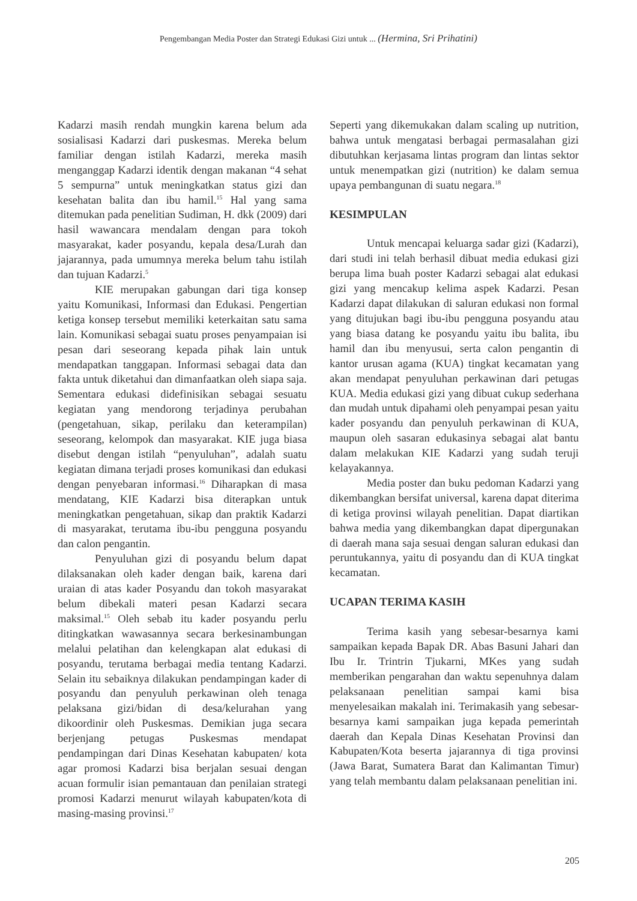Pengembangan Media Poster dan Strategi Edukasi Gizi untuk ... (Hermina, Sri Prihatini)
Kadarzi masih rendah mungkin karena belum ada sosialisasi Kadarzi dari puskesmas. Mereka belum familiar dengan istilah Kadarzi, mereka masih menganggap Kadarzi identik dengan makanan “4 sehat 5 sempurna” untuk meningkatkan status gizi dan kesehatan balita dan ibu hamil.<sup>15</sup> Hal yang sama ditemukan pada penelitian Sudiman, H. dkk (2009) dari hasil wawancara mendalam dengan para tokoh masyarakat, kader posyandu, kepala desa/Lurah dan jajarannya, pada umumnya mereka belum tahu istilah dan tujuan Kadarzi.<sup>5</sup>
KIE merupakan gabungan dari tiga konsep yaitu Komunikasi, Informasi dan Edukasi. Pengertian ketiga konsep tersebut memiliki keterkaitan satu sama lain. Komunikasi sebagai suatu proses penyampaian isi pesan dari seseorang kepada pihak lain untuk mendapatkan tanggapan. Informasi sebagai data dan fakta untuk diketahui dan dimanfaatkan oleh siapa saja. Sementara edukasi didefinisikan sebagai sesuatu kegiatan yang mendorong terjadinya perubahan (pengetahuan, sikap, perilaku dan keterampilan) seseorang, kelompok dan masyarakat. KIE juga biasa disebut dengan istilah “penyuluhan”, adalah suatu kegiatan dimana terjadi proses komunikasi dan edukasi dengan penyebaran informasi.<sup>16</sup> Diharapkan di masa mendatang, KIE Kadarzi bisa diterapkan untuk meningkatkan pengetahuan, sikap dan praktik Kadarzi di masyarakat, terutama ibu-ibu pengguna posyandu dan calon pengantin.
Penyuluhan gizi di posyandu belum dapat dilaksanakan oleh kader dengan baik, karena dari uraian di atas kader Posyandu dan tokoh masyarakat belum dibekali materi pesan Kadarzi secara maksimal.<sup>15</sup> Oleh sebab itu kader posyandu perlu ditingkatkan wawasannya secara berkesinambungan melalui pelatihan dan kelengkapan alat edukasi di posyandu, terutama berbagai media tentang Kadarzi. Selain itu sebaiknya dilakukan pendampingan kader di posyandu dan penyuluh perkawinan oleh tenaga pelaksana gizi/bidan di desa/kelurahan yang dikoordinir oleh Puskesmas. Demikian juga secara berjenjang petugas Puskesmas mendapat pendampingan dari Dinas Kesehatan kabupaten/ kota agar promosi Kadarzi bisa berjalan sesuai dengan acuan formulir isian pemantauan dan penilaian strategi promosi Kadarzi menurut wilayah kabupaten/kota di masing-masing provinsi.<sup>17</sup>
Seperti yang dikemukakan dalam scaling up nutrition, bahwa untuk mengatasi berbagai permasalahan gizi dibutuhkan kerjasama lintas program dan lintas sektor untuk menempatkan gizi (nutrition) ke dalam semua upaya pembangunan di suatu negara.<sup>18</sup>
KESIMPULAN
Untuk mencapai keluarga sadar gizi (Kadarzi), dari studi ini telah berhasil dibuat media edukasi gizi berupa lima buah poster Kadarzi sebagai alat edukasi gizi yang mencakup kelima aspek Kadarzi. Pesan Kadarzi dapat dilakukan di saluran edukasi non formal yang ditujukan bagi ibu-ibu pengguna posyandu atau yang biasa datang ke posyandu yaitu ibu balita, ibu hamil dan ibu menyusui, serta calon pengantin di kantor urusan agama (KUA) tingkat kecamatan yang akan mendapat penyuluhan perkawinan dari petugas KUA. Media edukasi gizi yang dibuat cukup sederhana dan mudah untuk dipahami oleh penyampai pesan yaitu kader posyandu dan penyuluh perkawinan di KUA, maupun oleh sasaran edukasinya sebagai alat bantu dalam melakukan KIE Kadarzi yang sudah teruji kelayakannya.
Media poster dan buku pedoman Kadarzi yang dikembangkan bersifat universal, karena dapat diterima di ketiga provinsi wilayah penelitian. Dapat diartikan bahwa media yang dikembangkan dapat dipergunakan di daerah mana saja sesuai dengan saluran edukasi dan peruntukannya, yaitu di posyandu dan di KUA tingkat kecamatan.
UCAPAN TERIMA KASIH
Terima kasih yang sebesar-besarnya kami sampaikan kepada Bapak DR. Abas Basuni Jahari dan Ibu Ir. Trintrin Tjukarni, MKes yang sudah memberikan pengarahan dan waktu sepenuhnya dalam pelaksanaan penelitian sampai kami bisa menyelesaikan makalah ini. Terimakasih yang sebesar-besarnya kami sampaikan juga kepada pemerintah daerah dan Kepala Dinas Kesehatan Provinsi dan Kabupaten/Kota beserta jajarannya di tiga provinsi (Jawa Barat, Sumatera Barat dan Kalimantan Timur) yang telah membantu dalam pelaksanaan penelitian ini.
205